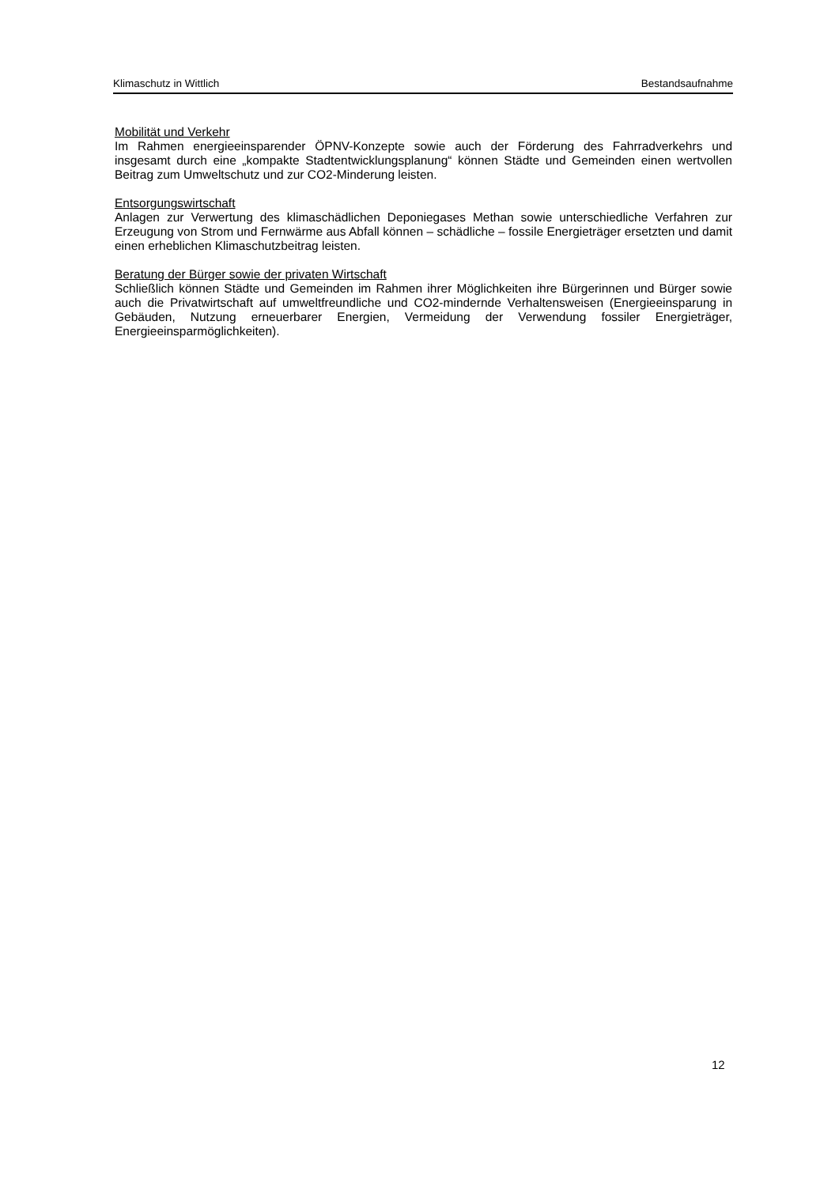Klimaschutz in Wittlich Bestandsaufnahme
Mobilität und Verkehr
Im Rahmen energieeinsparender ÖPNV-Konzepte sowie auch der Förderung des Fahrrad­verkehrs und insgesamt durch eine „kompakte Stadtentwicklungsplanung“ können Städte und Gemeinden einen wertvollen Beitrag zum Umweltschutz und zur CO2-Minderung leisten.
Entsorgungswirtschaft
Anlagen zur Verwertung des klimaschädlichen Deponiegases Methan sowie unterschiedliche Verfahren zur Erzeugung von Strom und Fernwärme aus Abfall können – schädliche – fossile Energieträger ersetzten und damit einen erheblichen Klimaschutzbeitrag leisten.
Beratung der Bürger sowie der privaten Wirtschaft
Schließlich können Städte und Gemeinden im Rahmen ihrer Möglichkeiten ihre Bürgerinnen und Bürger sowie auch die Privatwirtschaft auf umweltfreundliche und CO2-mindernde Verhaltensweisen (Energieeinsparung in Gebäuden, Nutzung erneuerbarer Energien, Vermeidung der Verwendung fossiler Energieträger, Energieeinsparmöglichkeiten).
12